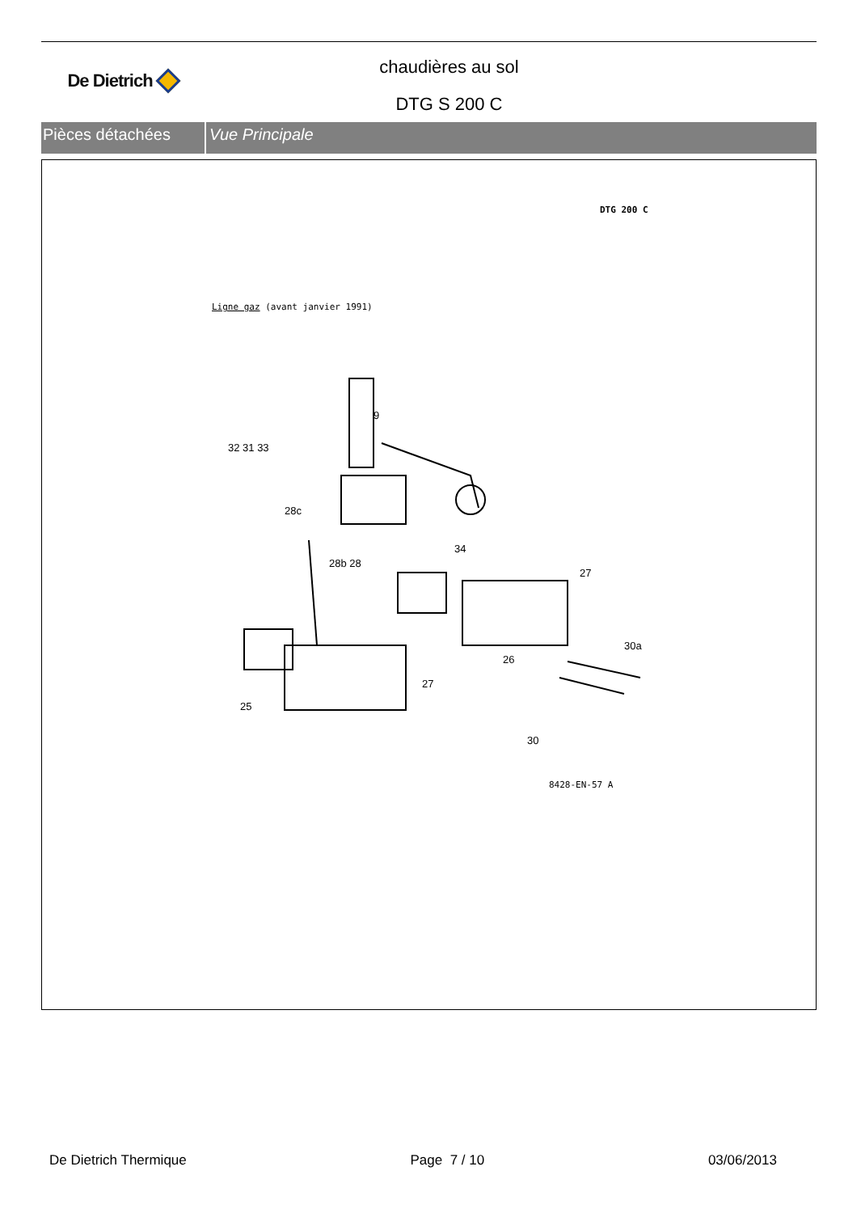De Dietrich
chaudières au sol
DTG S 200 C
Pièces détachées Vue Principale
DTG 200 C
Ligne gaz (avant janvier 1991)
9
32 31 33
28c
28b 28
34
27
30a
26
27
25
30
8428-EN-57 A
De Dietrich Thermique Page 7 / 10 03/06/2013